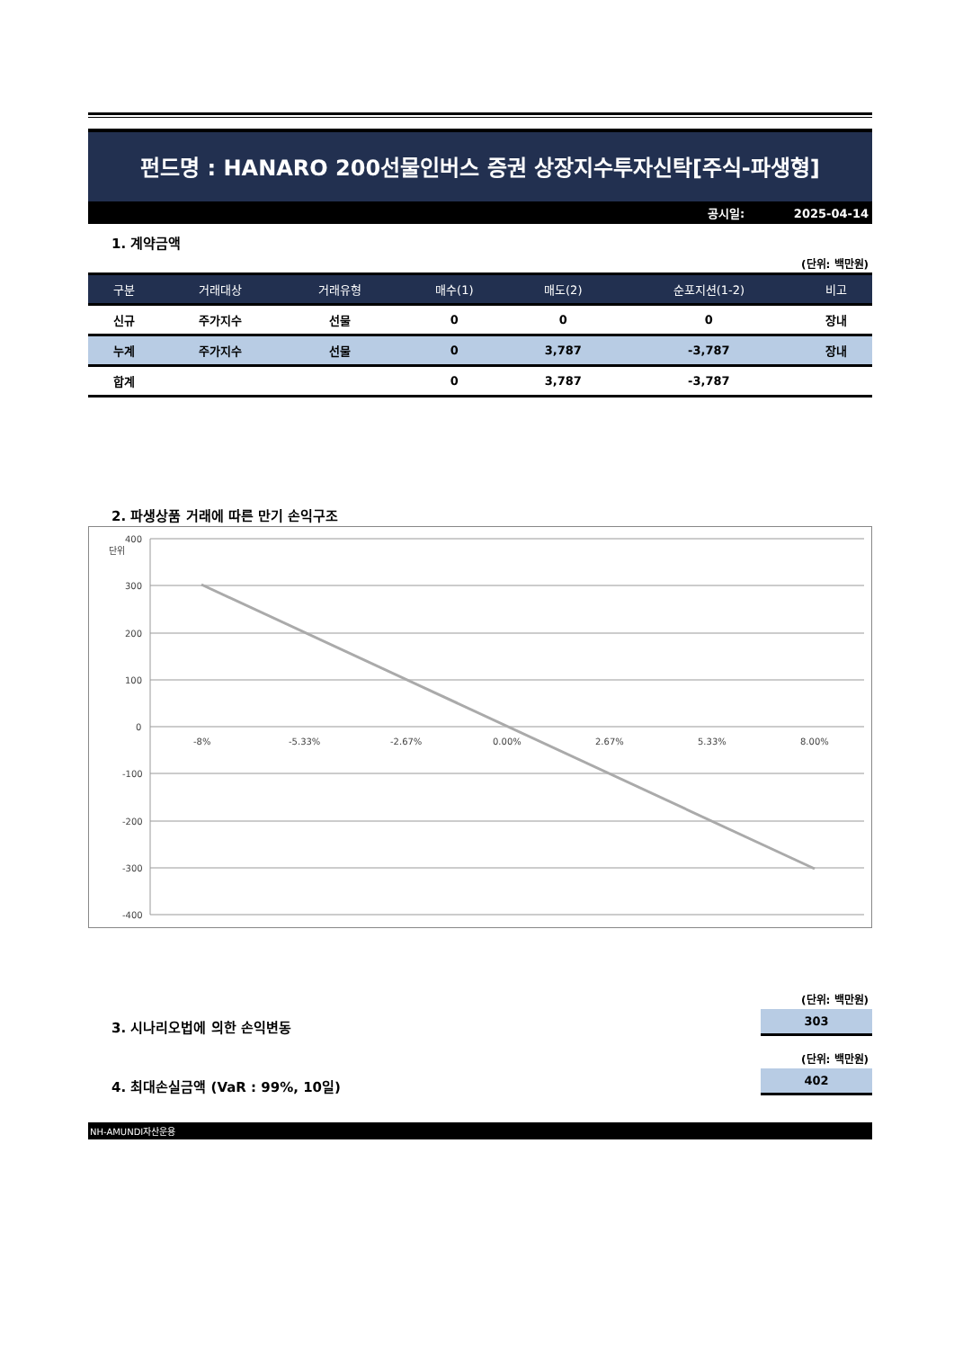펀드명 : HANARO 200선물인버스 증권 상장지수투자신탁[주식-파생형]
공시일: 2025-04-14
1. 계약금액
(단위: 백만원)
| 구분 | 거래대상 | 거래유형 | 매수(1) | 매도(2) | 순포지션(1-2) | 비고 |
| --- | --- | --- | --- | --- | --- | --- |
| 신규 | 주가지수 | 선물 | 0 | 0 | 0 | 장내 |
| 누계 | 주가지수 | 선물 | 0 | 3,787 | -3,787 | 장내 |
| 합계 | | | 0 | 3,787 | -3,787 | |
2. 파생상품 거래에 따른 만기 손익구조
단위
400
300
200
100
0
-100
-200
-300
-400
-8%
-5.33%
-2.67%
0.00%
2.67%
5.33%
8.00%
(단위: 백만원)
3. 시나리오법에 의한 손익변동
303
(단위: 백만원)
4. 최대손실금액 (VaR : 99%, 10일)
402
NH-AMUNDI자산운용